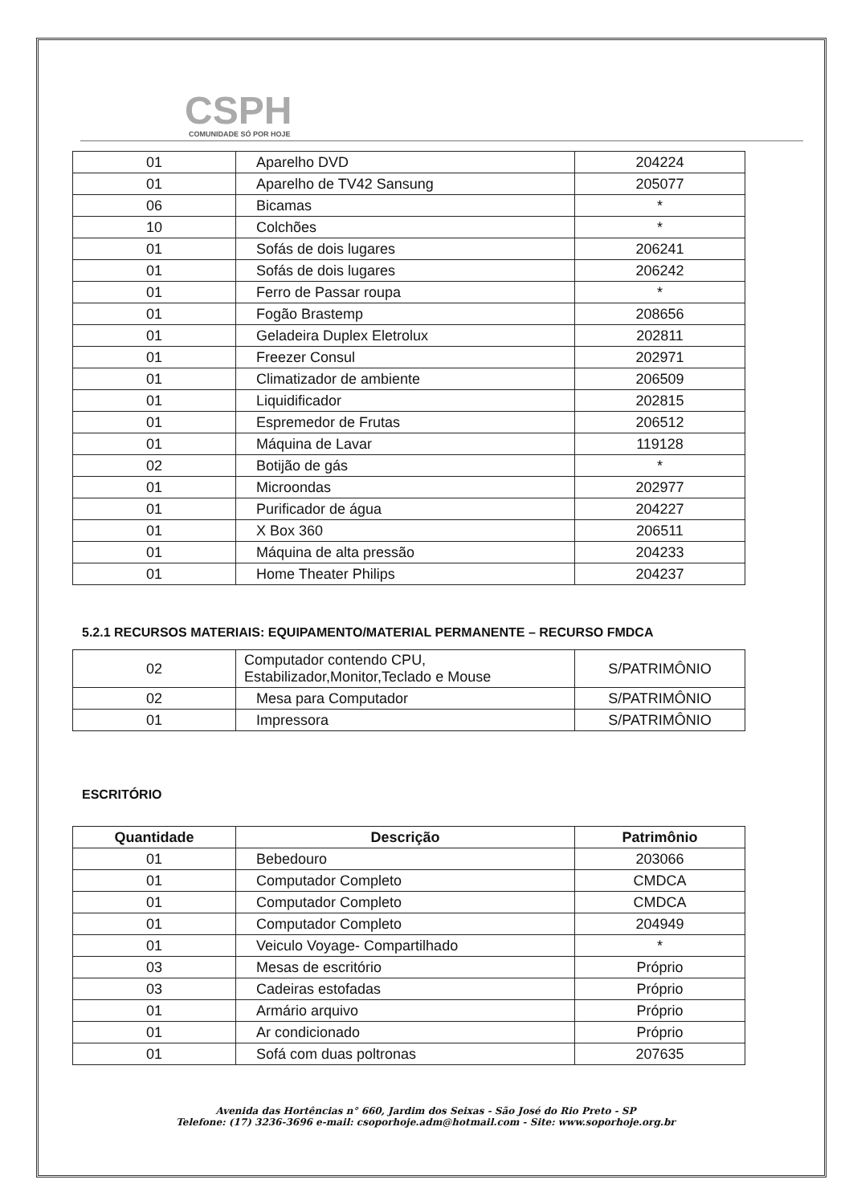CSPH COMUNIDADE SÓ POR HOJE
| 01 | Aparelho DVD | 204224 |
| 01 | Aparelho de TV42 Sansung | 205077 |
| 06 | Bicamas | * |
| 10 | Colchões | * |
| 01 | Sofás de dois lugares | 206241 |
| 01 | Sofás de dois lugares | 206242 |
| 01 | Ferro de Passar roupa | * |
| 01 | Fogão Brastemp | 208656 |
| 01 | Geladeira Duplex Eletrolux | 202811 |
| 01 | Freezer Consul | 202971 |
| 01 | Climatizador de ambiente | 206509 |
| 01 | Liquidificador | 202815 |
| 01 | Espremedor de Frutas | 206512 |
| 01 | Máquina de Lavar | 119128 |
| 02 | Botijão de gás | * |
| 01 | Microondas | 202977 |
| 01 | Purificador de água | 204227 |
| 01 | X Box 360 | 206511 |
| 01 | Máquina de alta pressão | 204233 |
| 01 | Home Theater Philips | 204237 |
5.2.1 RECURSOS MATERIAIS: EQUIPAMENTO/MATERIAL PERMANENTE – RECURSO FMDCA
| 02 | Computador contendo CPU, Estabilizador,Monitor,Teclado e Mouse | S/PATRIMÔNIO |
| 02 | Mesa para Computador | S/PATRIMÔNIO |
| 01 | Impressora | S/PATRIMÔNIO |
ESCRITÓRIO
| Quantidade | Descrição | Patrimônio |
| --- | --- | --- |
| 01 | Bebedouro | 203066 |
| 01 | Computador Completo | CMDCA |
| 01 | Computador Completo | CMDCA |
| 01 | Computador Completo | 204949 |
| 01 | Veiculo Voyage- Compartilhado | * |
| 03 | Mesas de escritório | Próprio |
| 03 | Cadeiras estofadas | Próprio |
| 01 | Armário arquivo | Próprio |
| 01 | Ar condicionado | Próprio |
| 01 | Sofá com duas poltronas | 207635 |
Avenida das Hortências n° 660, Jardim dos Seixas - São José do Rio Preto - SP
Telefone: (17) 3236-3696 e-mail: csoporhoje.adm@hotmail.com - Site: www.soporhoje.org.br